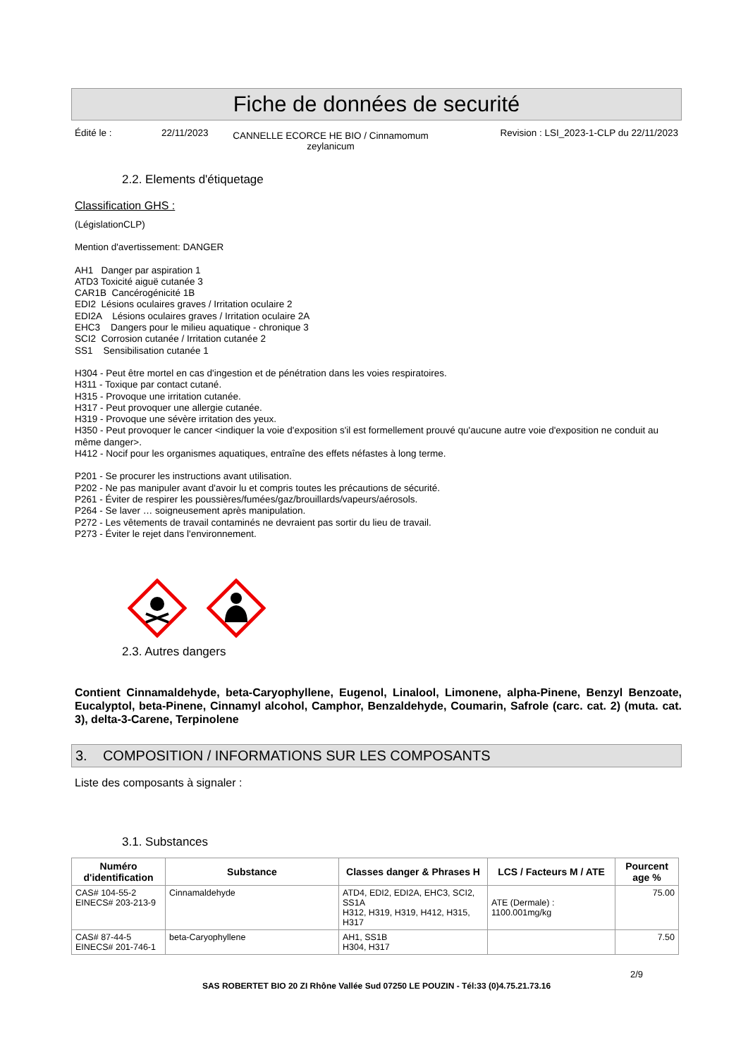Fiche de données de securité
Édité le : 22/11/2023 CANNELLE ECORCE HE BIO / Cinnamomum zeylanicum Revision : LSI_2023-1-CLP du 22/11/2023
2.2. Elements d'étiquetage
Classification GHS :
(LégislationCLP)
Mention d'avertissement: DANGER
AH1 Danger par aspiration 1
ATD3 Toxicité aiguë cutanée 3
CAR1B Cancérogénicité 1B
EDI2 Lésions oculaires graves / Irritation oculaire 2
EDI2A Lésions oculaires graves / Irritation oculaire 2A
EHC3 Dangers pour le milieu aquatique - chronique 3
SCI2 Corrosion cutanée / Irritation cutanée 2
SS1 Sensibilisation cutanée 1
H304 - Peut être mortel en cas d'ingestion et de pénétration dans les voies respiratoires.
H311 - Toxique par contact cutané.
H315 - Provoque une irritation cutanée.
H317 - Peut provoquer une allergie cutanée.
H319 - Provoque une sévère irritation des yeux.
H350 - Peut provoquer le cancer <indiquer la voie d'exposition s'il est formellement prouvé qu'aucune autre voie d'exposition ne conduit au même danger>.
H412 - Nocif pour les organismes aquatiques, entraîne des effets néfastes à long terme.
P201 - Se procurer les instructions avant utilisation.
P202 - Ne pas manipuler avant d'avoir lu et compris toutes les précautions de sécurité.
P261 - Éviter de respirer les poussières/fumées/gaz/brouillards/vapeurs/aérosols.
P264 - Se laver … soigneusement après manipulation.
P272 - Les vêtements de travail contaminés ne devraient pas sortir du lieu de travail.
P273 - Éviter le rejet dans l'environnement.
2.3. Autres dangers
Contient Cinnamaldehyde, beta-Caryophyllene, Eugenol, Linalool, Limonene, alpha-Pinene, Benzyl Benzoate, Eucalyptol, beta-Pinene, Cinnamyl alcohol, Camphor, Benzaldehyde, Coumarin, Safrole (carc. cat. 2) (muta. cat. 3), delta-3-Carene, Terpinolene
3. COMPOSITION / INFORMATIONS SUR LES COMPOSANTS
Liste des composants à signaler :
3.1. Substances
| Numéro d'identification | Substance | Classes danger & Phrases H | LCS / Facteurs M / ATE | Pourcent age % |
| --- | --- | --- | --- | --- |
| CAS# 104-55-2 EINECS# 203-213-9 | Cinnamaldehyde | ATD4, EDI2, EDI2A, EHC3, SCI2, SS1A H312, H319, H319, H412, H315, H317 | ATE (Dermale) : 1100.001mg/kg | 75.00 |
| CAS# 87-44-5 EINECS# 201-746-1 | beta-Caryophyllene | AH1, SS1B H304, H317 | | 7.50 |
2/9
SAS ROBERTET BIO 20 ZI Rhône Vallée Sud 07250 LE POUZIN - Tél:33 (0)4.75.21.73.16